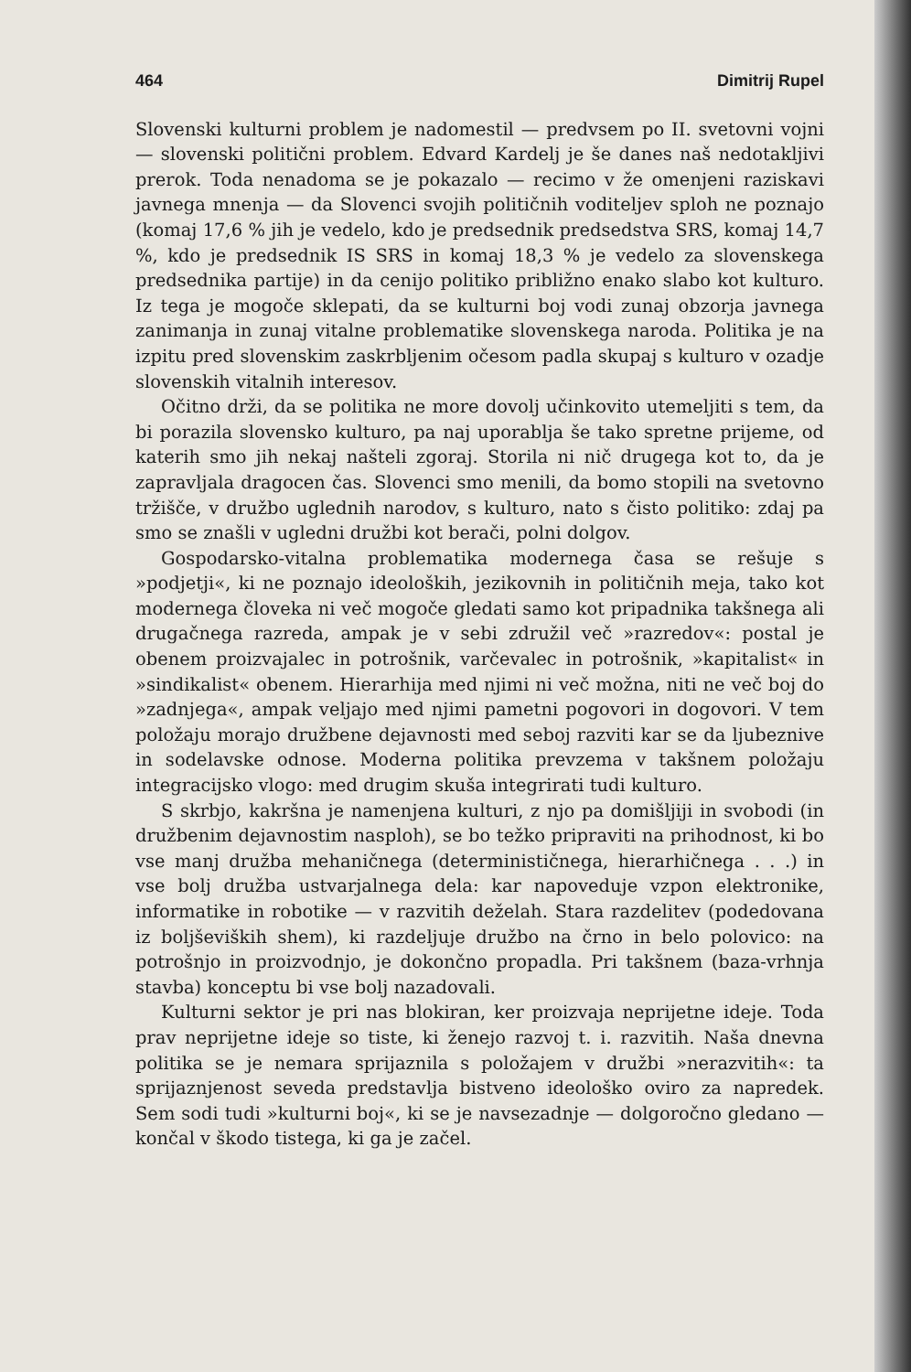464 Dimitrij Rupel
Slovenski kulturni problem je nadomestil — predvsem po II. svetovni vojni — slovenski politični problem. Edvard Kardelj je še danes naš nedotakljivi prerok. Toda nenadoma se je pokazalo — recimo v že omenjeni raziskavi javnega mnenja — da Slovenci svojih političnih voditeljev sploh ne poznajo (komaj 17,6 % jih je vedelo, kdo je predsednik predsedstva SRS, komaj 14,7 %, kdo je predsednik IS SRS in komaj 18,3 % je vedelo za slovenskega predsednika partije) in da cenijo politiko približno enako slabo kot kulturo. Iz tega je mogoče sklepati, da se kulturni boj vodi zunaj obzorja javnega zanimanja in zunaj vitalne problematike slovenskega naroda. Politika je na izpitu pred slovenskim zaskrbljenim očesom padla skupaj s kulturo v ozadje slovenskih vitalnih interesov.
Očitno drži, da se politika ne more dovolj učinkovito utemeljiti s tem, da bi porazila slovensko kulturo, pa naj uporablja še tako spretne prijeme, od katerih smo jih nekaj našteli zgoraj. Storila ni nič drugega kot to, da je zapravljala dragocen čas. Slovenci smo menili, da bomo stopili na svetovno tržišče, v družbo uglednih narodov, s kulturo, nato s čisto politiko: zdaj pa smo se znašli v ugledni družbi kot berači, polni dolgov.
Gospodarsko-vitalna problematika modernega časa se rešuje s »podjetji«, ki ne poznajo ideoloških, jezikovnih in političnih meja, tako kot modernega človeka ni več mogoče gledati samo kot pripadnika takšnega ali drugačnega razreda, ampak je v sebi združil več »razredov«: postal je obenem proizvajalec in potrošnik, varčevalec in potrošnik, »kapitalist« in »sindikalist« obenem. Hierarhija med njimi ni več možna, niti ne več boj do »zadnjega«, ampak veljajo med njimi pametni pogovori in dogovori. V tem položaju morajo družbene dejavnosti med seboj razviti kar se da ljubeznive in sodelavske odnose. Moderna politika prevzema v takšnem položaju integracijsko vlogo: med drugim skuša integrirati tudi kulturo.
S skrbjo, kakršna je namenjena kulturi, z njo pa domišljiji in svobodi (in družbenim dejavnostim nasploh), se bo težko pripraviti na prihodnost, ki bo vse manj družba mehaničnega (determinističnega, hierarhičnega . . .) in vse bolj družba ustvarjalnega dela: kar napoveduje vzpon elektronike, informatike in robotike — v razvitih deželah. Stara razdelitev (podedovana iz boljševiških shem), ki razdeljuje družbo na črno in belo polovico: na potrošnjo in proizvodnjo, je dokončno propadla. Pri takšnem (baza-vrhnja stavba) konceptu bi vse bolj nazadovali.
Kulturni sektor je pri nas blokiran, ker proizvaja neprijetne ideje. Toda prav neprijetne ideje so tiste, ki ženejo razvoj t. i. razvitih. Naša dnevna politika se je nemara sprijaznila s položajem v družbi »nerazvitih«: ta sprijaznjenost seveda predstavlja bistveno ideološko oviro za napredek. Sem sodi tudi »kulturni boj«, ki se je navsezadnje — dolgoročno gledano — končal v škodo tistega, ki ga je začel.